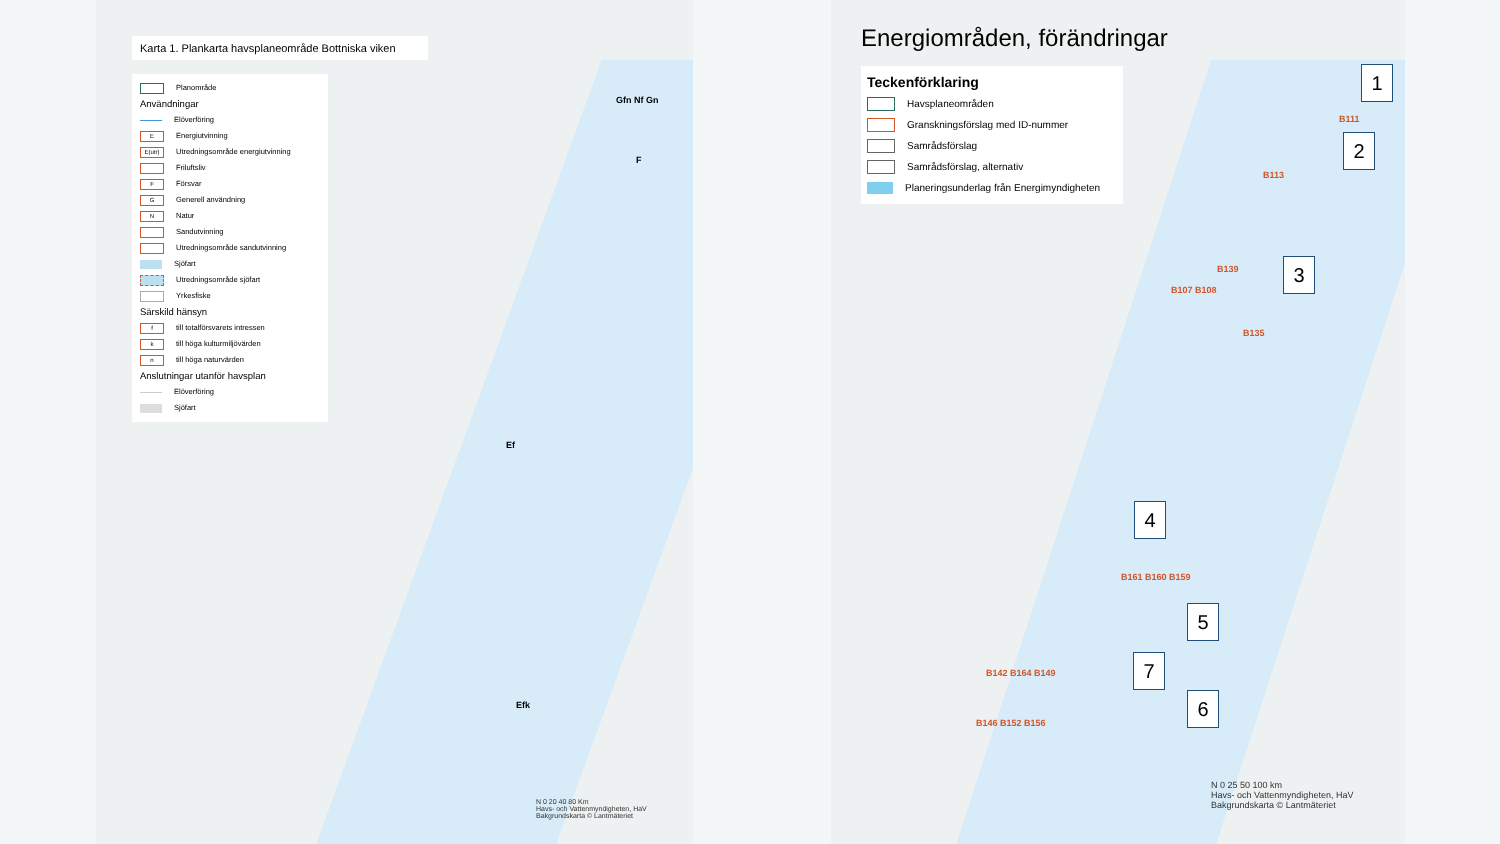Karta 1. Plankarta havsplaneområde Bottniska viken
Planområde
Användningar
Elöverföring
E Energiutvinning
E(utr) Utredningsområde energiutvinning
Friluftsliv
F Försvar
G Generell användning
N Natur
Sandutvinning
Utredningsområde sandutvinning
Sjöfart
Utredningsområde sjöfart
Yrkesfiske
Särskild hänsyn
ftill totalförsvarets intressen
ktill höga kulturmiljövärden
ntill höga naturvärden
Anslutningar utanför havsplan
Elöverföring
Sjöfart
Gfn Nf Gn
F
Efk
Ef
N 0 20 40 80 Km
Havs- och Vattenmyndigheten, HaV
Bakgrundskarta © Lantmäteriet
Energiområden, förändringar
Teckenförklaring
Havsplaneområden
Granskningsförslag med ID-nummer
Samrådsförslag
Samrådsförslag, alternativ
Planeringsunderlag från Energimyndigheten
1
2
3
4
5
7
6
B111
B113
B139
B107 B108
B135
B161 B160 B159
B142 B164 B149
B146 B152 B156
N 0 25 50 100 km
Havs- och Vattenmyndigheten, HaV
Bakgrundskarta © Lantmäteriet